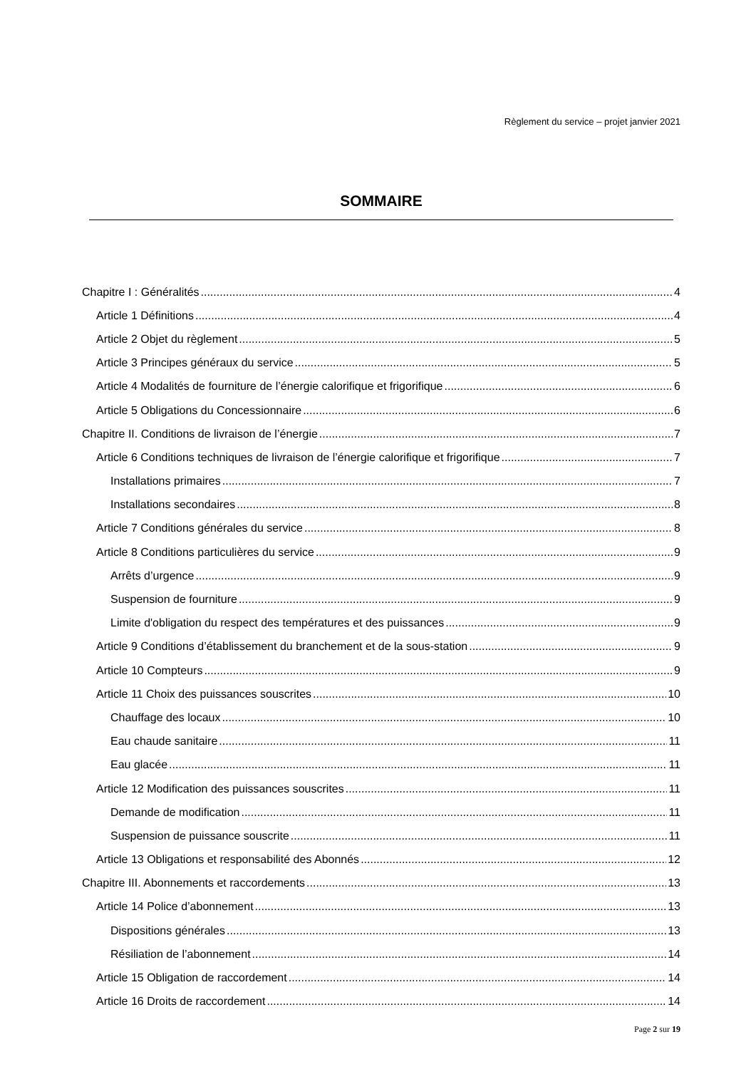Règlement du service – projet janvier 2021
SOMMAIRE
Chapitre I : Généralités 4
Article 1 Définitions 4
Article 2 Objet du règlement 5
Article 3 Principes généraux du service 5
Article 4 Modalités de fourniture de l’énergie calorifique et frigorifique 6
Article 5 Obligations du Concessionnaire 6
Chapitre II. Conditions de livraison de l’énergie 7
Article 6 Conditions techniques de livraison de l’énergie calorifique et frigorifique 7
Installations primaires 7
Installations secondaires 8
Article 7 Conditions générales du service 8
Article 8 Conditions particulières du service 9
Arrêts d’urgence 9
Suspension de fourniture 9
Limite d'obligation du respect des températures et des puissances 9
Article 9 Conditions d’établissement du branchement et de la sous-station 9
Article 10 Compteurs 9
Article 11 Choix des puissances souscrites 10
Chauffage des locaux 10
Eau chaude sanitaire 11
Eau glacée 11
Article 12 Modification des puissances souscrites 11
Demande de modification 11
Suspension de puissance souscrite 11
Article 13 Obligations et responsabilité des Abonnés 12
Chapitre III. Abonnements et raccordements 13
Article 14 Police d’abonnement 13
Dispositions générales 13
Résiliation de l’abonnement 14
Article 15 Obligation de raccordement 14
Article 16 Droits de raccordement 14
Page 2 sur 19